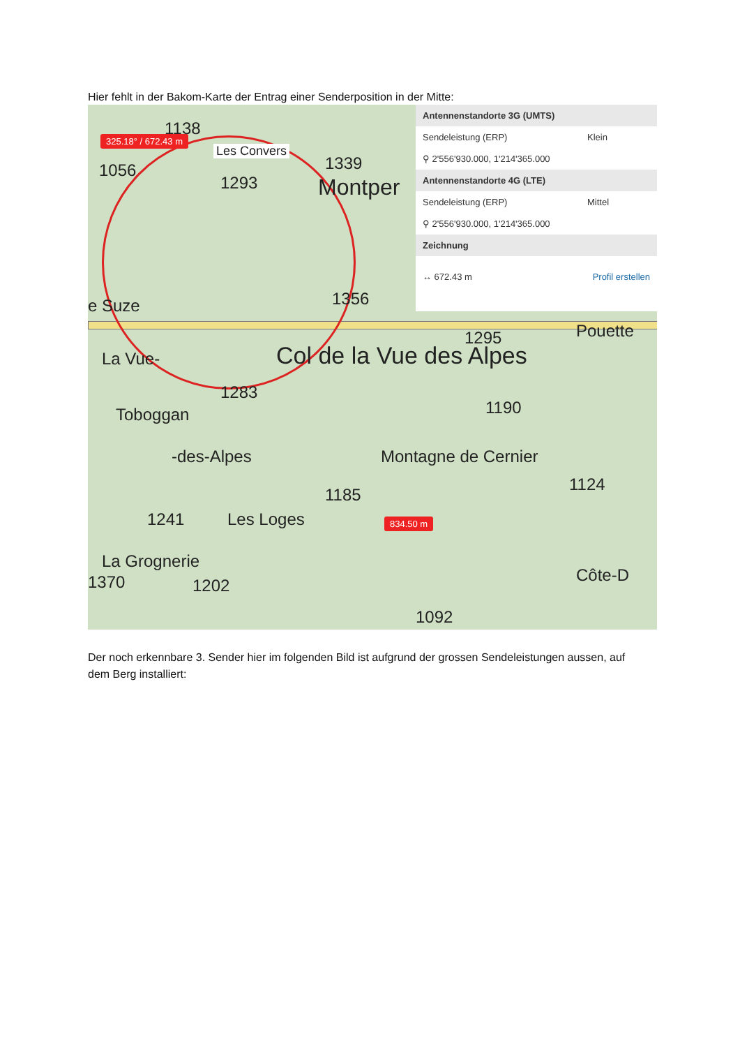Hier fehlt in der Bakom-Karte der Entrag einer Senderposition in der Mitte:
325.18° / 672.43 m
Les Convers
1138
1056
1293
1339
Montper
e Suze 1356
La Vue- Col de la Vue des Alpes
1295 Pouette
1283
Toboggan 1190
-des-Alpes Montagne de Cernier
1124
1185
1241 Les Loges 834.50 m
La Grognerie
1370 1202
Côte-D
1092
Antennenstandorte 3G (UMTS)
Sendeleistung (ERP) Klein
⚲ 2'556'930.000, 1'214'365.000
Antennenstandorte 4G (LTE)
Sendeleistung (ERP) Mittel
⚲ 2'556'930.000, 1'214'365.000
Zeichnung
↔ 672.43 m Profil erstellen
Der noch erkennbare 3. Sender hier im folgenden Bild ist aufgrund der grossen Sendeleistungen aussen, auf dem Berg installiert: